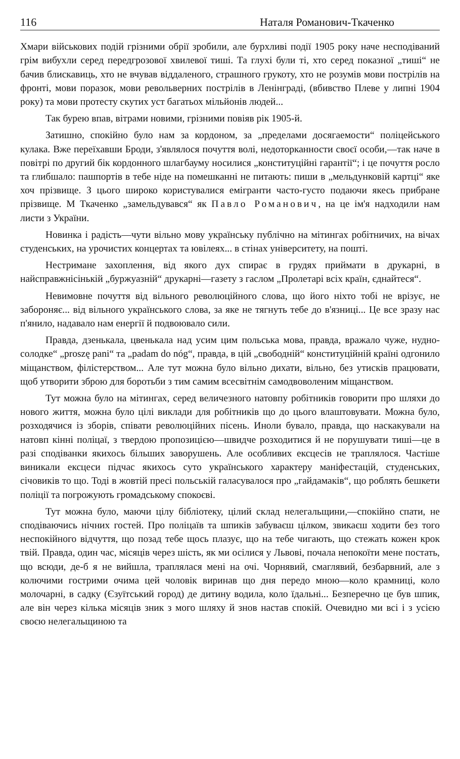116 Наталя Романович-Ткаченко
Хмари військових подій грізними обрії зробили, але бурхливі події 1905 року наче несподіваний грім вибухли серед передгрозової хвилевої тиші. Та глухі були ті, хто серед показної „тиші“ не бачив блискавиць, хто не вчував віддаленого, страшного грукоту, хто не розумів мови пострілів на фронті, мови поразок, мови револьверних пострілів в Ленінграді, (вбивство Плеве у липні 1904 року) та мови протесту скутих уст багатьох мільйонів людей...
Так бурею впав, вітрами новими, грізними повіяв рік 1905-й.
Затишно, спокійно було нам за кордоном, за „пределами досягаемости“ поліцейського кулака. Вже переїхавши Броди, з'являлося почуття волі, недоторканности своєї особи,—так наче в повітрі по другий бік кордонного шлагбауму носилися „конституційні гарантії“; і це почуття росло та глибшало: пашпортів в тебе ніде на помешканні не питають: пиши в „мельдунковій картці“ яке хоч прізвище. З цього широко користувалися емігранти часто-густо подаючи якесь прибране прізвище. М Ткаченко „замельдувався“ як Павло Романович, на це ім'я надходили нам листи з України.
Новинка і радість—чути вільно мову українську публічно на мітингах робітничих, на вічах студенських, на урочистих концертах та ювілеях... в стінах університету, на пошті.
Нестримане захоплення, від якого дух спирає в грудях приймати в друкарні, в найсправжнісінькій „буржуазній“ друкарні—газету з гаслом „Пролетарі всіх країн, єднайтеся“.
Невимовне почуття від вільного революційного слова, що його ніхто тобі не врізує, не забороняє... від вільного українського слова, за яке не тягнуть тебе до в'язниці... Це все зразу нас п'янило, надавало нам енергії й подвоювало сили.
Правда, дзенькала, цвенькала над усим цим польська мова, правда, вражало чуже, нудно-солодке“ „proszę pani“ та „padam do nóg“, правда, в цій „свободній“ конституційній країні одгонило міщанством, філістерством... Але тут можна було вільно дихати, вільно, без утисків працювати, щоб утворити зброю для боротьби з тим самим всесвітнім самодвоволеним міщанством.
Тут можна було на мітингах, серед величезного натовпу робітників говорити про шляхи до нового життя, можна було цілі виклади для робітників що до цього влаштовувати. Можна було, розходячися із зборів, співати революційних пісень. Иноли бувало, правда, що наскакували на натовп кінні поліцаї, з твердою пропозицією—швидче розходитися й не порушувати тиші—це в разі сподіванки якихось більших заворушень. Але особливих ексцесів не траплялося. Частіше виникали ексцеси підчас якихось суто українського характеру маніфестацій, студенських, січовиків то що. Тоді в жовтій пресі польській галасувалося про „гайдамаків“, що роблять бешкети поліції та погрожують громадському спокоєві.
Тут можна було, маючи цілу бібліотеку, цілий склад нелегальщини,—спокійно спати, не сподіваючись нічних гостей. Про поліцаїв та шпиків забуваєш цілком, звикаєш ходити без того неспокійного відчуття, що позад тебе щось плазує, що на тебе чигають, що стежать кожен крок твій. Правда, один час, місяців через шість, як ми осілися у Львові, почала непокоїти мене постать, що всюди, де-б я не вийшла, траплялася мені на очі. Чорнявий, смаглявий, безбарвний, але з колючими гострими очима цей чоловік виринав що дня передо мною—коло крамниці, коло молочарні, в садку (Єзуїтський город) де дитину водила, коло їдальні... Безперечно це був шпик, але він через кілька місяців зник з мого шляху й знов настав спокій. Очевидно ми всі і з усією своєю нелегальщиною та